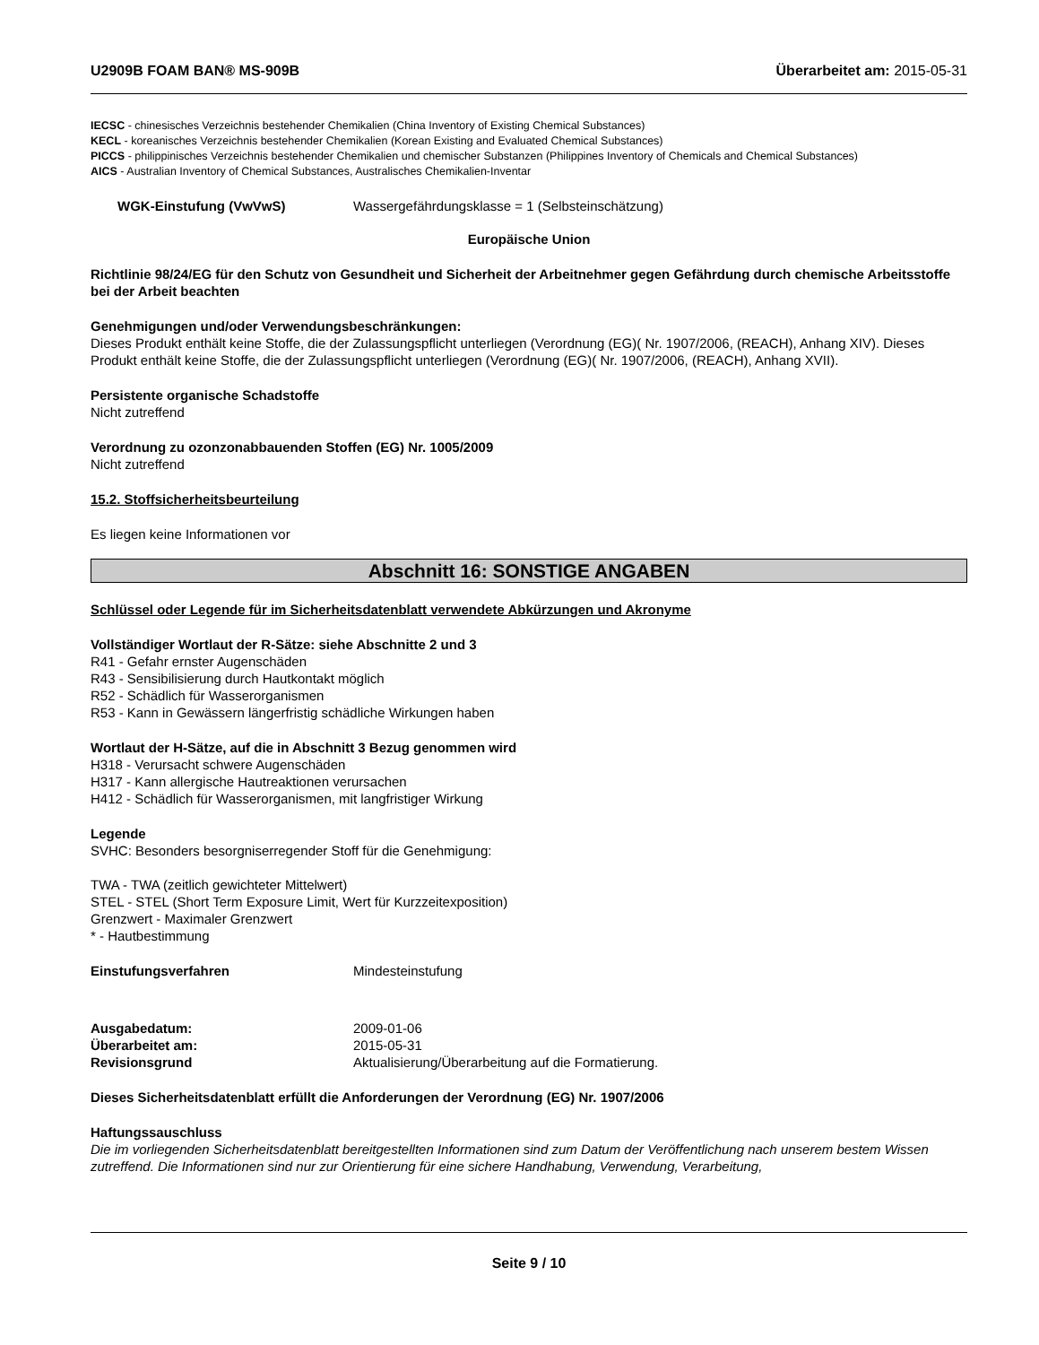U2909B FOAM BAN® MS-909B Überarbeitet am: 2015-05-31
IECSC - chinesisches Verzeichnis bestehender Chemikalien (China Inventory of Existing Chemical Substances)
KECL - koreanisches Verzeichnis bestehender Chemikalien (Korean Existing and Evaluated Chemical Substances)
PICCS - philippinisches Verzeichnis bestehender Chemikalien und chemischer Substanzen (Philippines Inventory of Chemicals and Chemical Substances)
AICS - Australian Inventory of Chemical Substances, Australisches Chemikalien-Inventar
WGK-Einstufung (VwVwS) Wassergefährdungsklasse = 1 (Selbsteinschätzung)
Europäische Union
Richtlinie 98/24/EG für den Schutz von Gesundheit und Sicherheit der Arbeitnehmer gegen Gefährdung durch chemische Arbeitsstoffe bei der Arbeit beachten
Genehmigungen und/oder Verwendungsbeschränkungen:
Dieses Produkt enthält keine Stoffe, die der Zulassungspflicht unterliegen (Verordnung (EG)( Nr. 1907/2006, (REACH), Anhang XIV). Dieses Produkt enthält keine Stoffe, die der Zulassungspflicht unterliegen (Verordnung (EG)( Nr. 1907/2006, (REACH), Anhang XVII).
Persistente organische Schadstoffe
Nicht zutreffend
Verordnung zu ozonzonabbauenden Stoffen (EG) Nr. 1005/2009
Nicht zutreffend
15.2. Stoffsicherheitsbeurteilung
Es liegen keine Informationen vor
Abschnitt 16: SONSTIGE ANGABEN
Schlüssel oder Legende für im Sicherheitsdatenblatt verwendete Abkürzungen und Akronyme
Vollständiger Wortlaut der R-Sätze: siehe Abschnitte 2 und 3
R41 - Gefahr ernster Augenschäden
R43 - Sensibilisierung durch Hautkontakt möglich
R52 - Schädlich für Wasserorganismen
R53 - Kann in Gewässern längerfristig schädliche Wirkungen haben
Wortlaut der H-Sätze, auf die in Abschnitt 3 Bezug genommen wird
H318 - Verursacht schwere Augenschäden
H317 - Kann allergische Hautreaktionen verursachen
H412 - Schädlich für Wasserorganismen, mit langfristiger Wirkung
Legende
SVHC: Besonders besorgniserregender Stoff für die Genehmigung:
TWA - TWA (zeitlich gewichteter Mittelwert)
STEL - STEL (Short Term Exposure Limit, Wert für Kurzzeitexposition)
Grenzwert - Maximaler Grenzwert
* - Hautbestimmung
Einstufungsverfahren Mindesteinstufung
Ausgabedatum: 2009-01-06
Überarbeitet am: 2015-05-31
Revisionsgrund Aktualisierung/Überarbeitung auf die Formatierung.
Dieses Sicherheitsdatenblatt erfüllt die Anforderungen der Verordnung (EG) Nr. 1907/2006
Haftungssauschluss
Die im vorliegenden Sicherheitsdatenblatt bereitgestellten Informationen sind zum Datum der Veröffentlichung nach unserem bestem Wissen zutreffend. Die Informationen sind nur zur Orientierung für eine sichere Handhabung, Verwendung, Verarbeitung,
Seite 9 / 10